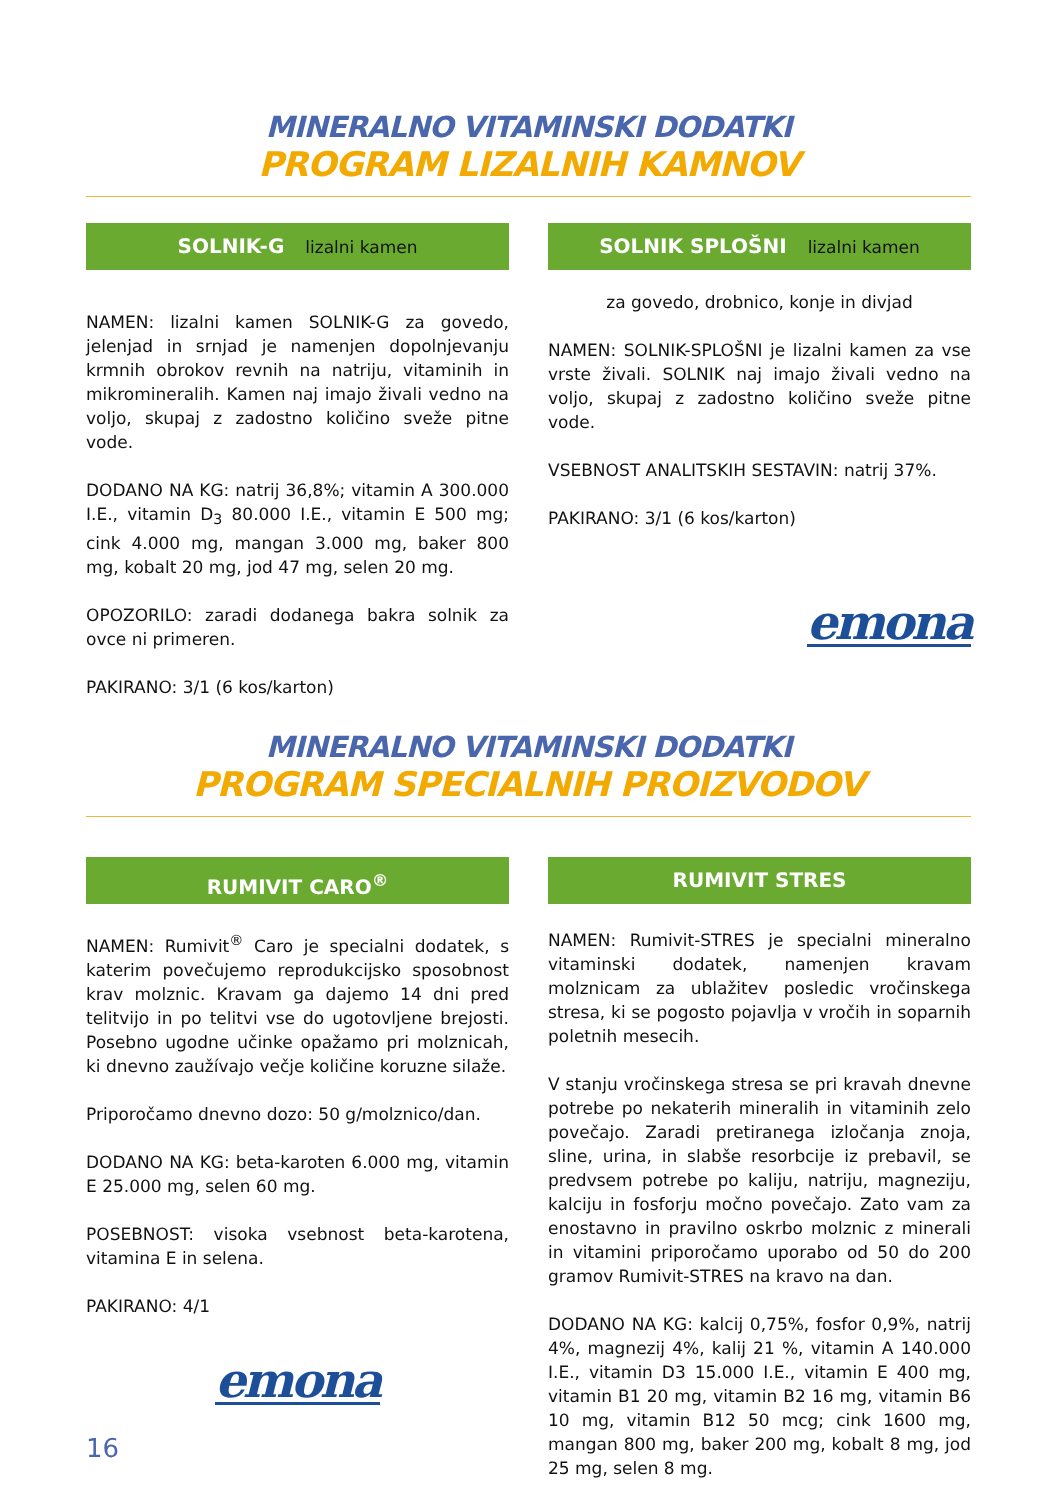MINERALNO VITAMINSKI DODATKI
PROGRAM LIZALNIH KAMNOV
SOLNIK-G lizalni kamen
NAMEN: lizalni kamen SOLNIK-G za govedo, jelenjad in srnjad je namenjen dopolnjevanju krmnih obrokov revnih na natriju, vitaminih in mikromineralih. Kamen naj imajo živali vedno na voljo, skupaj z zadostno količino sveže pitne vode.
DODANO NA KG: natrij 36,8%; vitamin A 300.000 I.E., vitamin D<sub>3</sub> 80.000 I.E., vitamin E 500 mg; cink 4.000 mg, mangan 3.000 mg, baker 800 mg, kobalt 20 mg, jod 47 mg, selen 20 mg.
OPOZORILO: zaradi dodanega bakra solnik za ovce ni primeren.
PAKIRANO: 3/1 (6 kos/karton)
SOLNIK SPLOŠNI lizalni kamen
za govedo, drobnico, konje in divjad
NAMEN: SOLNIK-SPLOŠNI je lizalni kamen za vse vrste živali. SOLNIK naj imajo živali vedno na voljo, skupaj z zadostno količino sveže pitne vode.
VSEBNOST ANALITSKIH SESTAVIN: natrij 37%.
PAKIRANO: 3/1 (6 kos/karton)
emona
MINERALNO VITAMINSKI DODATKI
PROGRAM SPECIALNIH PROIZVODOV
RUMIVIT CARO<sup>®</sup>
NAMEN: Rumivit<sup>®</sup> Caro je specialni dodatek, s katerim povečujemo reprodukcijsko sposobnost krav molznic. Kravam ga dajemo 14 dni pred telitvijo in po telitvi vse do ugotovljene brejosti. Posebno ugodne učinke opažamo pri molznicah, ki dnevno zaužívajo večje količine koruzne silaže.
Priporočamo dnevno dozo: 50 g/molznico/dan.
DODANO NA KG: beta-karoten 6.000 mg, vitamin E 25.000 mg, selen 60 mg.
POSEBNOST: visoka vsebnost beta-karotena, vitamina E in selena.
PAKIRANO: 4/1
emona
16
RUMIVIT STRES
NAMEN: Rumivit-STRES je specialni mineralno vitaminski dodatek, namenjen kravam molznicam za ublažitev posledic vročinskega stresa, ki se pogosto pojavlja v vročih in soparnih poletnih mesecih.
V stanju vročinskega stresa se pri kravah dnevne potrebe po nekaterih mineralih in vitaminih zelo povečajo. Zaradi pretiranega izločanja znoja, sline, urina, in slabše resorbcije iz prebavil, se predvsem potrebe po kaliju, natriju, magneziju, kalciju in fosforju močno povečajo. Zato vam za enostavno in pravilno oskrbo molznic z minerali in vitamini priporočamo uporabo od 50 do 200 gramov Rumivit-STRES na kravo na dan.
DODANO NA KG: kalcij 0,75%, fosfor 0,9%, natrij 4%, magnezij 4%, kalij 21 %, vitamin A 140.000 I.E., vitamin D3 15.000 I.E., vitamin E 400 mg, vitamin B1 20 mg, vitamin B2 16 mg, vitamin B6 10 mg, vitamin B12 50 mcg; cink 1600 mg, mangan 800 mg, baker 200 mg, kobalt 8 mg, jod 25 mg, selen 8 mg.